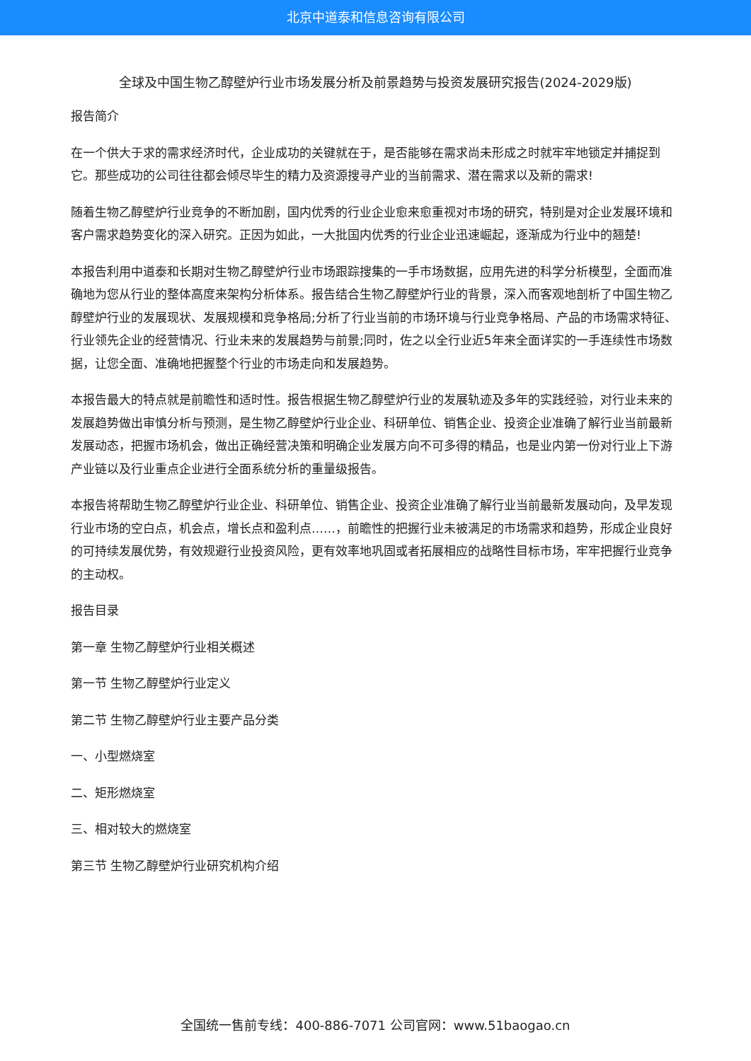北京中道泰和信息咨询有限公司
全球及中国生物乙醇壁炉行业市场发展分析及前景趋势与投资发展研究报告(2024-2029版)
报告简介
在一个供大于求的需求经济时代，企业成功的关键就在于，是否能够在需求尚未形成之时就牢牢地锁定并捕捉到它。那些成功的公司往往都会倾尽毕生的精力及资源搜寻产业的当前需求、潜在需求以及新的需求!
随着生物乙醇壁炉行业竞争的不断加剧，国内优秀的行业企业愈来愈重视对市场的研究，特别是对企业发展环境和客户需求趋势变化的深入研究。正因为如此，一大批国内优秀的行业企业迅速崛起，逐渐成为行业中的翘楚!
本报告利用中道泰和长期对生物乙醇壁炉行业市场跟踪搜集的一手市场数据，应用先进的科学分析模型，全面而准确地为您从行业的整体高度来架构分析体系。报告结合生物乙醇壁炉行业的背景，深入而客观地剖析了中国生物乙醇壁炉行业的发展现状、发展规模和竞争格局;分析了行业当前的市场环境与行业竞争格局、产品的市场需求特征、行业领先企业的经营情况、行业未来的发展趋势与前景;同时，佐之以全行业近5年来全面详实的一手连续性市场数据，让您全面、准确地把握整个行业的市场走向和发展趋势。
本报告最大的特点就是前瞻性和适时性。报告根据生物乙醇壁炉行业的发展轨迹及多年的实践经验，对行业未来的发展趋势做出审慎分析与预测，是生物乙醇壁炉行业企业、科研单位、销售企业、投资企业准确了解行业当前最新发展动态，把握市场机会，做出正确经营决策和明确企业发展方向不可多得的精品，也是业内第一份对行业上下游产业链以及行业重点企业进行全面系统分析的重量级报告。
本报告将帮助生物乙醇壁炉行业企业、科研单位、销售企业、投资企业准确了解行业当前最新发展动向，及早发现行业市场的空白点，机会点，增长点和盈利点……，前瞻性的把握行业未被满足的市场需求和趋势，形成企业良好的可持续发展优势，有效规避行业投资风险，更有效率地巩固或者拓展相应的战略性目标市场，牢牢把握行业竞争的主动权。
报告目录
第一章 生物乙醇壁炉行业相关概述
第一节 生物乙醇壁炉行业定义
第二节 生物乙醇壁炉行业主要产品分类
一、小型燃烧室
二、矩形燃烧室
三、相对较大的燃烧室
第三节 生物乙醇壁炉行业研究机构介绍
全国统一售前专线：400-886-7071 公司官网：www.51baogao.cn